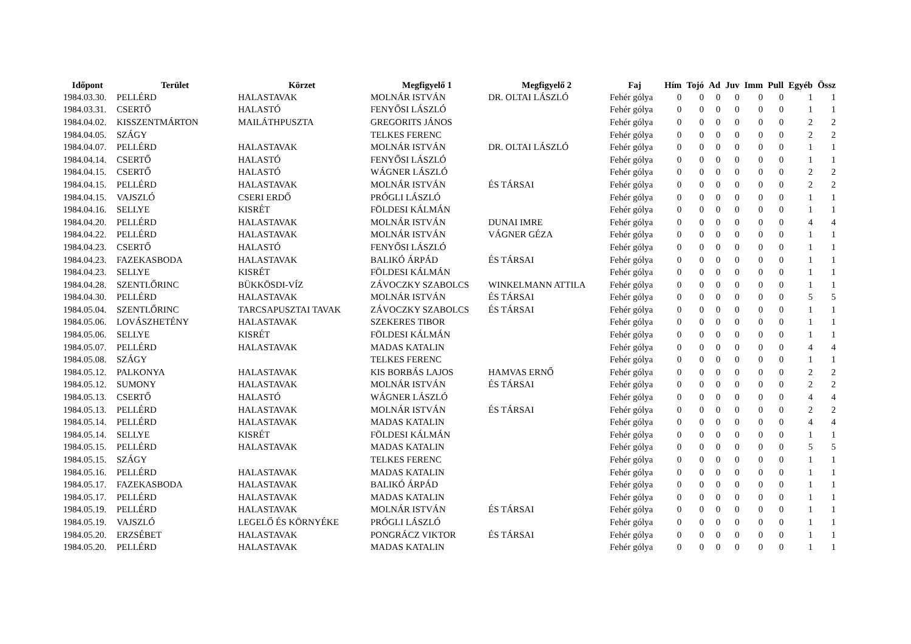| Időpont | Terület | Körzet | Megfigyelő 1 | Megfigyelő 2 | Faj | Hím | Tojó | Ad | Juv | Imm | Pull | Egyéb | Össz |
| --- | --- | --- | --- | --- | --- | --- | --- | --- | --- | --- | --- | --- | --- |
| 1984.03.30. | PELLÉRD | HALASTAVAK | MOLNÁR ISTVÁN | DR. OLTAI LÁSZLÓ | Fehér gólya | 0 | 0 | 0 | 0 | 0 | 0 | 1 | 1 |
| 1984.03.31. | CSERTŐ | HALASTÓ | FENYŐSI LÁSZLÓ | | Fehér gólya | 0 | 0 | 0 | 0 | 0 | 0 | 1 | 1 |
| 1984.04.02. | KISSZENTMÁRTON | MAILÁTHPUSZTA | GREGORITS JÁNOS | | Fehér gólya | 0 | 0 | 0 | 0 | 0 | 0 | 2 | 2 |
| 1984.04.05. | SZÁGY | | TELKES FERENC | | Fehér gólya | 0 | 0 | 0 | 0 | 0 | 0 | 2 | 2 |
| 1984.04.07. | PELLÉRD | HALASTAVAK | MOLNÁR ISTVÁN | DR. OLTAI LÁSZLÓ | Fehér gólya | 0 | 0 | 0 | 0 | 0 | 0 | 1 | 1 |
| 1984.04.14. | CSERTŐ | HALASTÓ | FENYŐSI LÁSZLÓ | | Fehér gólya | 0 | 0 | 0 | 0 | 0 | 0 | 1 | 1 |
| 1984.04.15. | CSERTŐ | HALASTÓ | WÁGNER LÁSZLÓ | | Fehér gólya | 0 | 0 | 0 | 0 | 0 | 0 | 2 | 2 |
| 1984.04.15. | PELLÉRD | HALASTAVAK | MOLNÁR ISTVÁN | ÉS TÁRSAI | Fehér gólya | 0 | 0 | 0 | 0 | 0 | 0 | 2 | 2 |
| 1984.04.15. | VAJSZLÓ | CSERI ERDŐ | PRÓGLI LÁSZLÓ | | Fehér gólya | 0 | 0 | 0 | 0 | 0 | 0 | 1 | 1 |
| 1984.04.16. | SELLYE | KISRÉT | FÖLDESI KÁLMÁN | | Fehér gólya | 0 | 0 | 0 | 0 | 0 | 0 | 1 | 1 |
| 1984.04.20. | PELLÉRD | HALASTAVAK | MOLNÁR ISTVÁN | DUNAI IMRE | Fehér gólya | 0 | 0 | 0 | 0 | 0 | 0 | 4 | 4 |
| 1984.04.22. | PELLÉRD | HALASTAVAK | MOLNÁR ISTVÁN | VÁGNER GÉZA | Fehér gólya | 0 | 0 | 0 | 0 | 0 | 0 | 1 | 1 |
| 1984.04.23. | CSERTŐ | HALASTÓ | FENYŐSI LÁSZLÓ | | Fehér gólya | 0 | 0 | 0 | 0 | 0 | 0 | 1 | 1 |
| 1984.04.23. | FAZEKASBODA | HALASTAVAK | BALIKÓ ÁRPÁD | ÉS TÁRSAI | Fehér gólya | 0 | 0 | 0 | 0 | 0 | 0 | 1 | 1 |
| 1984.04.23. | SELLYE | KISRÉT | FÖLDESI KÁLMÁN | | Fehér gólya | 0 | 0 | 0 | 0 | 0 | 0 | 1 | 1 |
| 1984.04.28. | SZENTLŐRINC | BÜKKÖSDI-VÍZ | ZÁVOCZKY SZABOLCS | WINKELMANN ATTILA | Fehér gólya | 0 | 0 | 0 | 0 | 0 | 0 | 1 | 1 |
| 1984.04.30. | PELLÉRD | HALASTAVAK | MOLNÁR ISTVÁN | ÉS TÁRSAI | Fehér gólya | 0 | 0 | 0 | 0 | 0 | 0 | 5 | 5 |
| 1984.05.04. | SZENTLŐRINC | TARCSAPUSZTAI TAVAK | ZÁVOCZKY SZABOLCS | ÉS TÁRSAI | Fehér gólya | 0 | 0 | 0 | 0 | 0 | 0 | 1 | 1 |
| 1984.05.06. | LOVÁSZHETÉNY | HALASTAVAK | SZEKERES TIBOR | | Fehér gólya | 0 | 0 | 0 | 0 | 0 | 0 | 1 | 1 |
| 1984.05.06. | SELLYE | KISRÉT | FÖLDESI KÁLMÁN | | Fehér gólya | 0 | 0 | 0 | 0 | 0 | 0 | 1 | 1 |
| 1984.05.07. | PELLÉRD | HALASTAVAK | MADAS KATALIN | | Fehér gólya | 0 | 0 | 0 | 0 | 0 | 0 | 4 | 4 |
| 1984.05.08. | SZÁGY | | TELKES FERENC | | Fehér gólya | 0 | 0 | 0 | 0 | 0 | 0 | 1 | 1 |
| 1984.05.12. | PALKONYA | HALASTAVAK | KIS BORBÁS LAJOS | HAMVAS ERNŐ | Fehér gólya | 0 | 0 | 0 | 0 | 0 | 0 | 2 | 2 |
| 1984.05.12. | SUMONY | HALASTAVAK | MOLNÁR ISTVÁN | ÉS TÁRSAI | Fehér gólya | 0 | 0 | 0 | 0 | 0 | 0 | 2 | 2 |
| 1984.05.13. | CSERTŐ | HALASTÓ | WÁGNER LÁSZLÓ | | Fehér gólya | 0 | 0 | 0 | 0 | 0 | 0 | 4 | 4 |
| 1984.05.13. | PELLÉRD | HALASTAVAK | MOLNÁR ISTVÁN | ÉS TÁRSAI | Fehér gólya | 0 | 0 | 0 | 0 | 0 | 0 | 2 | 2 |
| 1984.05.14. | PELLÉRD | HALASTAVAK | MADAS KATALIN | | Fehér gólya | 0 | 0 | 0 | 0 | 0 | 0 | 4 | 4 |
| 1984.05.14. | SELLYE | KISRÉT | FÖLDESI KÁLMÁN | | Fehér gólya | 0 | 0 | 0 | 0 | 0 | 0 | 1 | 1 |
| 1984.05.15. | PELLÉRD | HALASTAVAK | MADAS KATALIN | | Fehér gólya | 0 | 0 | 0 | 0 | 0 | 0 | 5 | 5 |
| 1984.05.15. | SZÁGY | | TELKES FERENC | | Fehér gólya | 0 | 0 | 0 | 0 | 0 | 0 | 1 | 1 |
| 1984.05.16. | PELLÉRD | HALASTAVAK | MADAS KATALIN | | Fehér gólya | 0 | 0 | 0 | 0 | 0 | 0 | 1 | 1 |
| 1984.05.17. | FAZEKASBODA | HALASTAVAK | BALIKÓ ÁRPÁD | | Fehér gólya | 0 | 0 | 0 | 0 | 0 | 0 | 1 | 1 |
| 1984.05.17. | PELLÉRD | HALASTAVAK | MADAS KATALIN | | Fehér gólya | 0 | 0 | 0 | 0 | 0 | 0 | 1 | 1 |
| 1984.05.19. | PELLÉRD | HALASTAVAK | MOLNÁR ISTVÁN | ÉS TÁRSAI | Fehér gólya | 0 | 0 | 0 | 0 | 0 | 0 | 1 | 1 |
| 1984.05.19. | VAJSZLÓ | LEGELŐ ÉS KÖRNYÉKE | PRÓGLI LÁSZLÓ | | Fehér gólya | 0 | 0 | 0 | 0 | 0 | 0 | 1 | 1 |
| 1984.05.20. | ERZSÉBET | HALASTAVAK | PONGRÁCZ VIKTOR | ÉS TÁRSAI | Fehér gólya | 0 | 0 | 0 | 0 | 0 | 0 | 1 | 1 |
| 1984.05.20. | PELLÉRD | HALASTAVAK | MADAS KATALIN | | Fehér gólya | 0 | 0 | 0 | 0 | 0 | 0 | 1 | 1 |